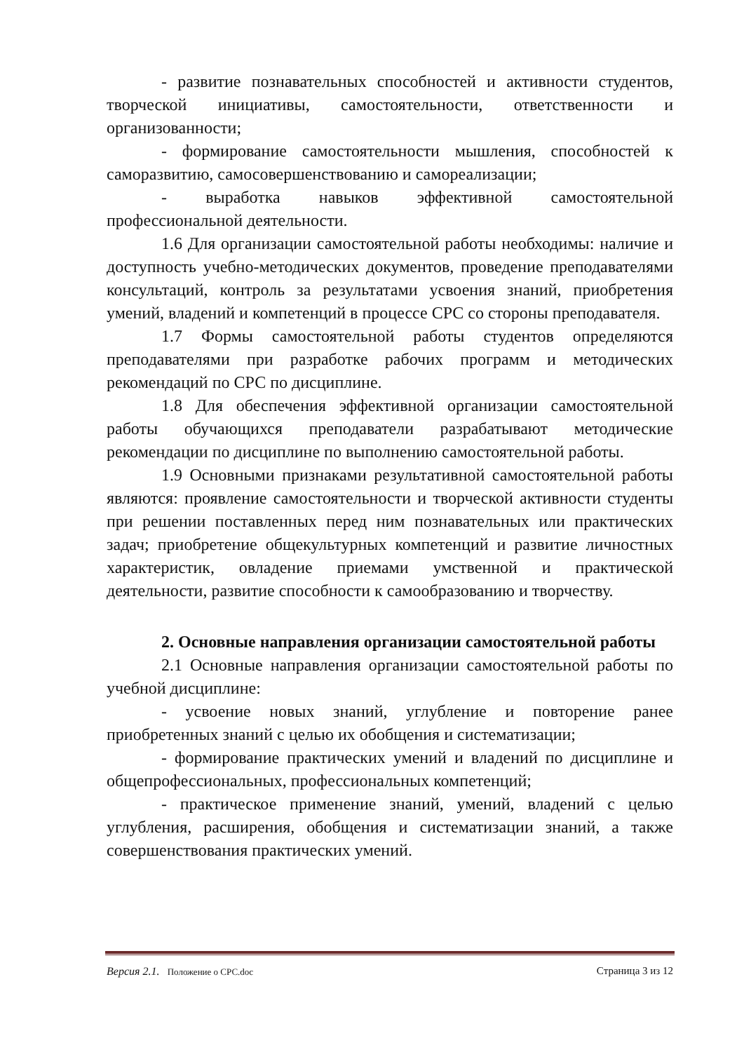- развитие познавательных способностей и активности студентов, творческой инициативы, самостоятельности, ответственности и организованности;
- формирование самостоятельности мышления, способностей к саморазвитию, самосовершенствованию и самореализации;
- выработка навыков эффективной самостоятельной профессиональной деятельности.
1.6 Для организации самостоятельной работы необходимы: наличие и доступность учебно-методических документов, проведение преподавателями консультаций, контроль за результатами усвоения знаний, приобретения умений, владений и компетенций в процессе СРС со стороны преподавателя.
1.7 Формы самостоятельной работы студентов определяются преподавателями при разработке рабочих программ и методических рекомендаций по СРС по дисциплине.
1.8 Для обеспечения эффективной организации самостоятельной работы обучающихся преподаватели разрабатывают методические рекомендации по дисциплине по выполнению самостоятельной работы.
1.9 Основными признаками результативной самостоятельной работы являются: проявление самостоятельности и творческой активности студенты при решении поставленных перед ним познавательных или практических задач; приобретение общекультурных компетенций и развитие личностных характеристик, овладение приемами умственной и практической деятельности, развитие способности к самообразованию и творчеству.
2. Основные направления организации самостоятельной работы
2.1 Основные направления организации самостоятельной работы по учебной дисциплине:
- усвоение новых знаний, углубление и повторение ранее приобретенных знаний с целью их обобщения и систематизации;
- формирование практических умений и владений по дисциплине и общепрофессиональных, профессиональных компетенций;
- практическое применение знаний, умений, владений с целью углубления, расширения, обобщения и систематизации знаний, а также совершенствования практических умений.
Версия 2.1. Положение о СРС.doc Страница 3 из 12